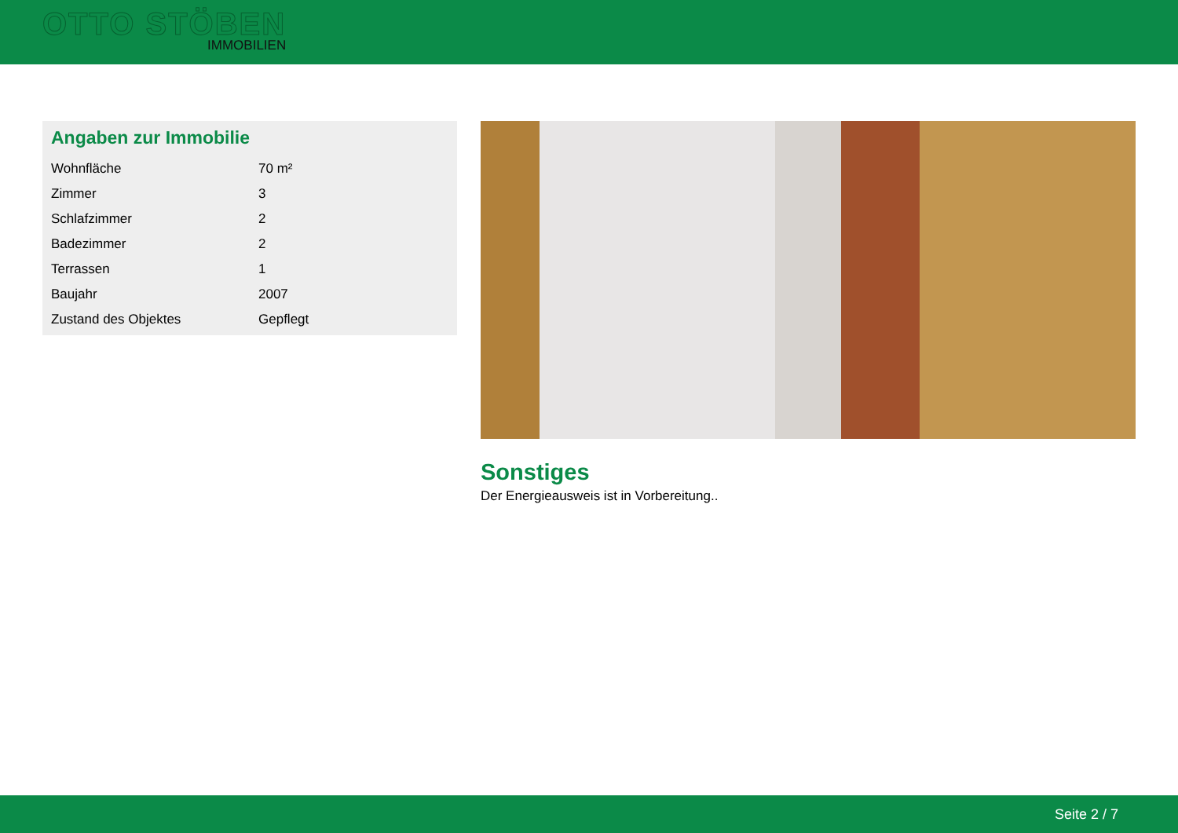OTTO STÖBEN
IMMOBILIEN
Angaben zur Immobilie
| Wohnfläche | 70 m² |
| Zimmer | 3 |
| Schlafzimmer | 2 |
| Badezimmer | 2 |
| Terrassen | 1 |
| Baujahr | 2007 |
| Zustand des Objektes | Gepflegt |
Sonstiges
Der Energieausweis ist in Vorbereitung..
Seite 2 / 7